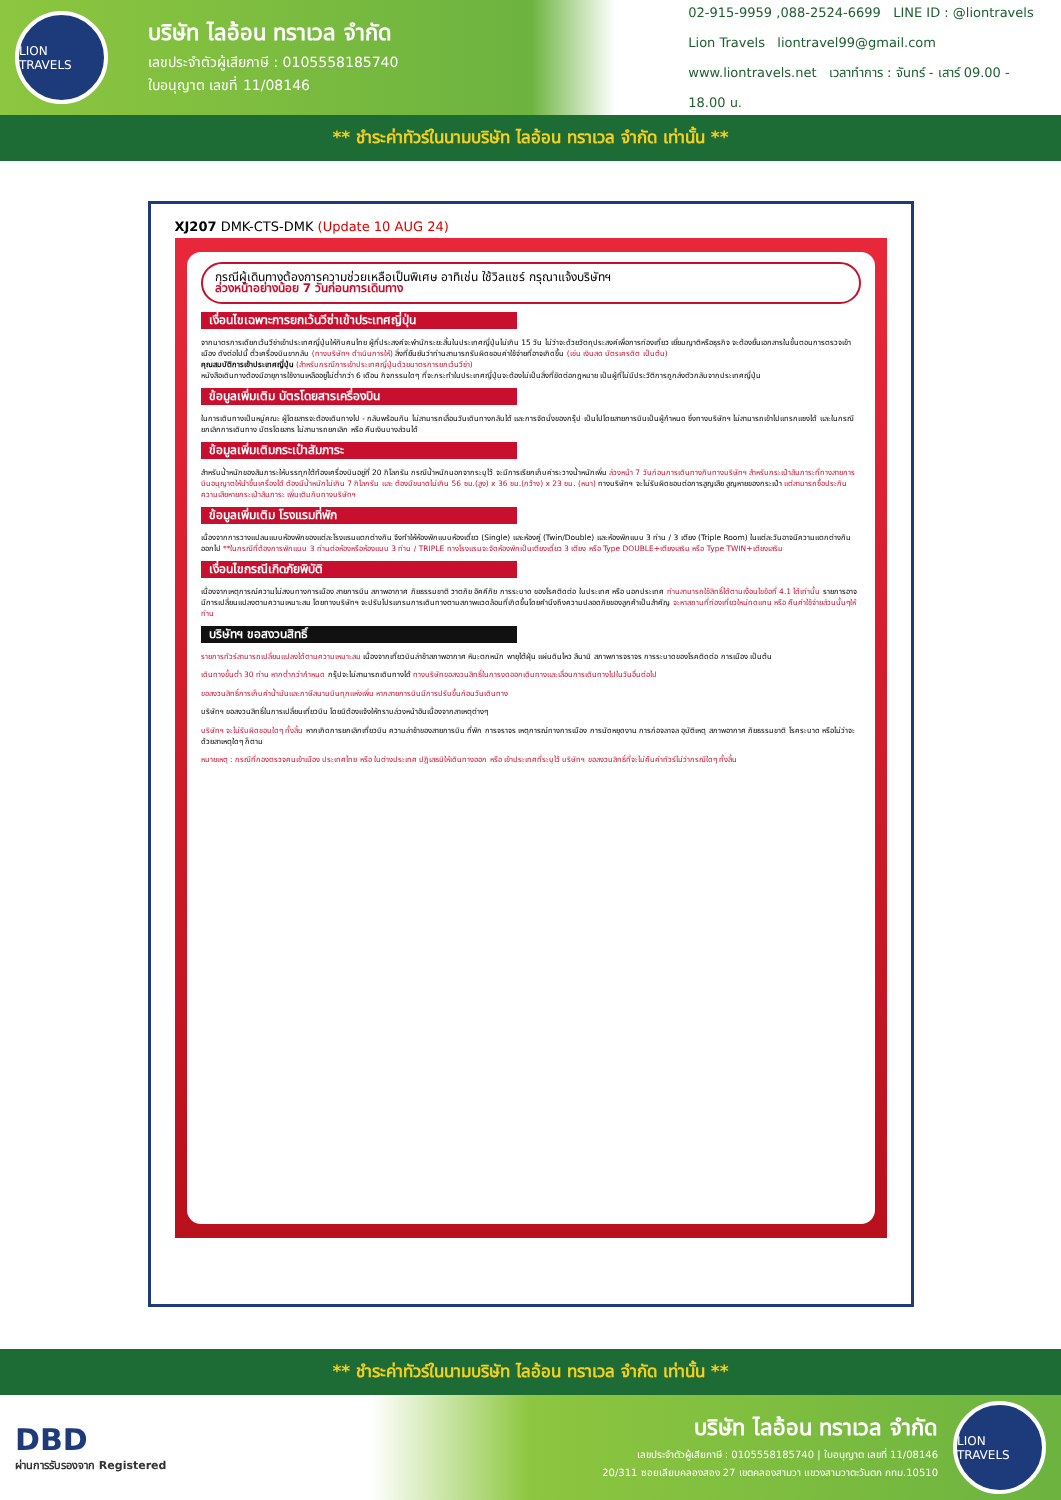LION TRAVELS
บริษัท ไลอ้อน ทราเวล จำกัด
เลขประจำตัวผู้เสียภาษี : 0105558185740
ใบอนุญาต เลขที่ 11/08146
02-915-9959 ,088-2524-6699 LINE ID : @liontravels
Lion Travels liontravel99@gmail.com
www.liontravels.net เวลาทำการ : จันทร์ - เสาร์ 09.00 - 18.00 น.
** ชำระค่าทัวร์ในนามบริษัท ไลอ้อน ทราเวล จำกัด เท่านั้น **
XJ207 DMK-CTS-DMK (Update 10 AUG 24)
กรณีผู้เดินทางต้องการความช่วยเหลือเป็นพิเศษ อาทิเช่น ใช้วิลแชร์ กรุณาแจ้งบริษัทฯ
ล่วงหน้าอย่างน้อย 7 วันก่อนการเดินทาง
เงื่อนไขเฉพาะการยกเว้นวีซ่าเข้าประเทศญี่ปุ่น
จากมาตรการเดียกเว้นวีซ่าเข้าประเทศญี่ปุ่นให้กับคนไทย ผู้ที่ประสงค์จะพำนักระยะสั้นในประเทศญี่ปุ่นไม่เกิน 15 วัน ไม่ว่าจะด้วยวัตถุประสงค์เพื่อการท่องเที่ยว เยี่ยมญาติหรือธุรกิจ จะต้องยื่นเอกสารในขั้นตอนการตรวจเข้าเมือง ดังต่อไปนี้ ตั๋วเครื่องบินขากลับ (ทางบริษัทฯ ดำเนินการให้) สิ่งที่ยืนยันว่าท่านสามารถรับผิดชอบค่าใช้จ่ายที่อาจเกิดขึ้น (เช่น เงินสด บัตรเครดิต เป็นต้น)
คุณสมบัติการเข้าประเทศญี่ปุ่น (สำหรับกรณีการเข้าประเทศญี่ปุ่นด้วยมาตรการยกเว้นวีซ่า)
หนังสือเดินทางต้องมีอายุการใช้งานเหลืออยู่ไม่ต่ำกว่า 6 เดือน กิจกรรมใดๆ ที่จะกระทำในประเทศญี่ปุ่นจะต้องไม่เป็นสิ่งที่ขัดต่อกฎหมาย เป็นผู้ที่ไม่มีประวัติการถูกส่งตัวกลับจากประเทศญี่ปุ่น
ข้อมูลเพิ่มเติม บัตรโดยสารเครื่องบิน
ในการเดินทางเป็นหมู่คณะ ผู้โดยสารจะต้องเดินทางไป - กลับพร้อมกัน ไม่สามารถเลื่อนวันเดินทางกลับได้ และการจัดนั่งของกรุ๊ป เป็นไปโดยสายการบินเป็นผู้กำหนด ซึ่งทางบริษัทฯ ไม่สามารถเข้าไปแทรกแซงได้ และในกรณียกเลิกการเดินทาง บัตรโดยสาร ไม่สามารถยกเลิก หรือ คืนเงินบางส่วนได้
ข้อมูลเพิ่มเติมกระเป๋าสัมภาระ
สำหรับน้ำหนักของสัมภาระให้บรรทุกใต้ท้องเครื่องบินอยู่ที่ 20 กิโลกรัม กรณีน้ำหนักนอกจากระบุไว้ จะมีการเรียกเก็บค่าระวางน้ำหนักเพิ่ม ล่วงหน้า 7 วันก่อนการเดินทางกับทางบริษัทฯ สำหรับกระเป๋าสัมภาระที่ทางสายการบินอนุญาตให้นำขึ้นเครื่องได้ ต้องมีน้ำหนักไม่เกิน 7 กิโลกรัม และ ต้องมีขนาดไม่เกิน 56 ซม.(สูง) x 36 ซม.(กว้าง) x 23 ซม. (หนา) ทางบริษัทฯ จะไม่รับผิดชอบต่อการสูญเสีย สูญหายของกระเป๋า แต่สามารถซื้อประกันความเสียหายกระเป๋าสัมภาระ เพิ่มเติมกับทางบริษัทฯ
ข้อมูลเพิ่มเติม โรงแรมที่พัก
เนื่องจากการวางแปลนแบบห้องพักของแต่ละโรงแรมแตกต่างกัน จึงทำให้ห้องพักแบบห้องเดี่ยว (Single) และห้องคู่ (Twin/Double) และห้องพักแบบ 3 ท่าน / 3 เตียง (Triple Room) ในแต่ละวันอาจมีความแตกต่างกันออกไป **ในกรณีที่ต้องการพักแบบ 3 ท่านต่อห้องหรือห้องแบบ 3 ท่าน / TRIPLE ทางโรงแรมจะจัดห้องพักเป็นเตียงเดี่ยว 3 เตียง หรือ Type DOUBLE+เตียงเสริม หรือ Type TWIN+เตียงเสริม
เงื่อนไขกรณีเกิดภัยพิบัติ
เนื่องจากเหตุการณ์ความไม่สงบทางการเมือง สายการบิน สภาพอากาศ ภัยธรรมชาติ วาตภัย อัคคีภัย การระบาด ของโรคติดต่อ ในประเทศ หรือ นอกประเทศ ท่านสามารถใช้สิทธิ์ได้ตามเงื่อนไขข้อที่ 4.1 ได้เท่านั้น รายการอาจมีการเปลี่ยนแปลงตามความเหมาะสม โดยทางบริษัทฯ จะปรับโปรแกรมการเดินทางตามสภาพแวดล้อมที่เกิดขึ้นโดยคำนึงถึงความปลอดภัยของลูกค้าเป็นสำคัญ จะหาสถานที่ท่องเที่ยวใหม่ทดแทน หรือ คืนค่าใช้จ่ายส่วนนั้นๆให้ท่าน
บริษัทฯ ขอสงวนสิทธิ์
รายการทัวร์สามารถเปลี่ยนแปลงได้ตามความเหมาะสม เนื่องจากเที่ยวบินล่าช้าสภาพอากาศ หิมะตกหนัก พายุไต้ฝุ่น แผ่นดินไหว สึนามิ สภาพการจราจร การระบาดของโรคติดต่อ การเมือง เป็นต้น
เดินทางขั้นต่ำ 30 ท่าน หากต่ำกว่ากำหนด กรุ๊ปจะไม่สามารถเดินทางได้ ทางบริษัทขอสงวนสิทธิ์ในการงดออกเดินทางและเลื่อนการเดินทางไปในวันอื่นต่อไป
ขอสงวนสิทธิ์การเก็บค่าน้ำมันและภาษีสนามบินทุกแห่งเพิ่ม หากสายการบินมีการปรับขึ้นก่อนวันเดินทาง
บริษัทฯ ขอสงวนสิทธิ์ในการเปลี่ยนเที่ยวบิน โดยมิต้องแจ้งให้ทราบล่วงหน้าอันเนื่องจากสาเหตุต่างๆ
บริษัทฯ จะไม่รับผิดชอบใดๆ ทั้งสิ้น หากเกิดการยกเลิกเที่ยวบิน ความล่าช้าของสายการบิน ที่พัก การจราจร เหตุการณ์ทางการเมือง การนัดหยุดงาน การก่อจลาจล อุบัติเหตุ สภาพอากาศ ภัยธรรมชาติ โรคระบาด หรือไม่ว่าจะด้วยสาเหตุใดๆ ก็ตาม
หมายเหตุ : กรณีที่กองตรวจคนเข้าเมือง ประเทศไทย หรือ ในต่างประเทศ ปฏิเสธมิให้เดินทางออก หรือ เข้าประเทศที่ระบุไว้ บริษัทฯ ขอสงวนสิทธิ์ที่จะไม่คืนค่าทัวร์ไม่ว่ากรณีใดๆ ทั้งสิ้น
** ชำระค่าทัวร์ในนามบริษัท ไลอ้อน ทราเวล จำกัด เท่านั้น **
DBD
ผ่านการรับรองจาก Registered
บริษัท ไลอ้อน ทราเวล จำกัด
เลขประจำตัวผู้เสียภาษี : 0105558185740 | ใบอนุญาต เลขที่ 11/08146
20/311 ซอยเลียบคลองสอง 27 เขตคลองสามวา แขวงสามวาตะวันตก กทม.10510
LION TRAVELS